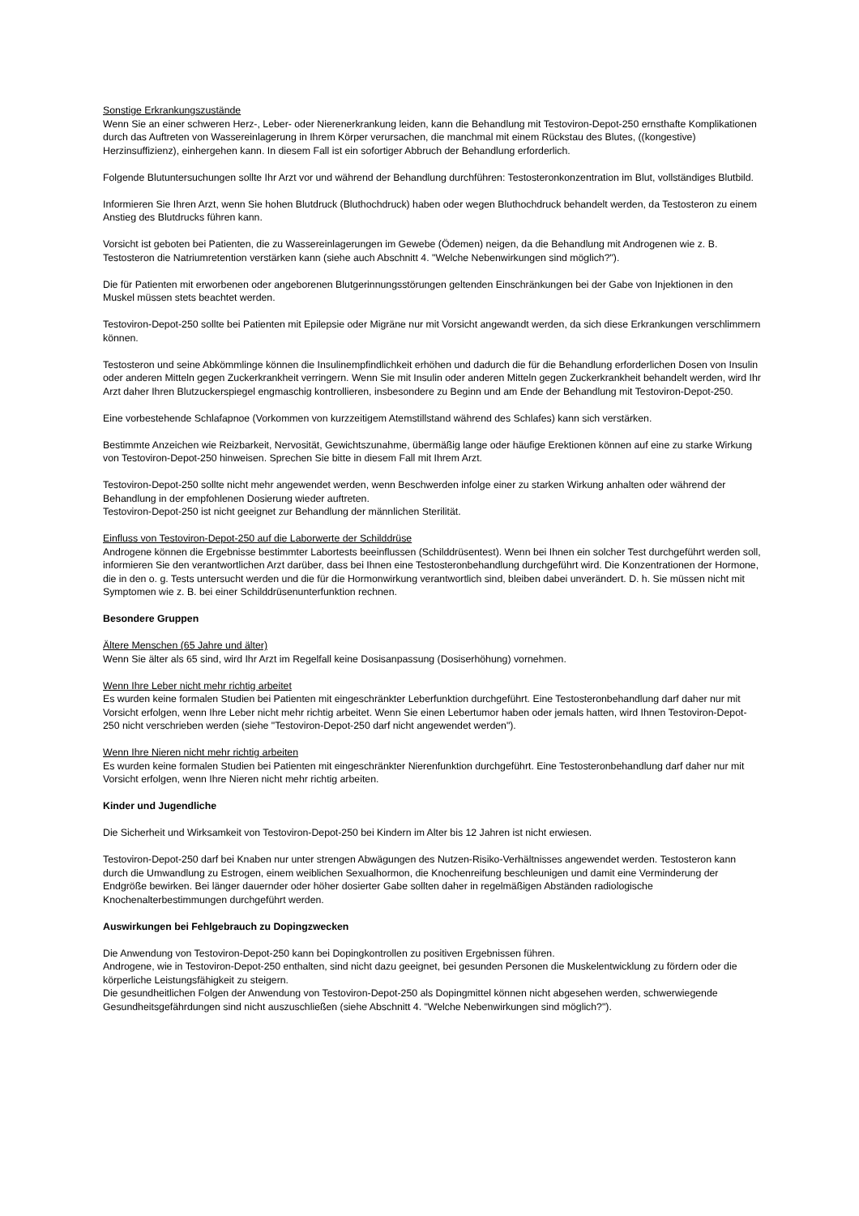Sonstige Erkrankungszustände
Wenn Sie an einer schweren Herz-, Leber- oder Nierenerkrankung leiden, kann die Behandlung mit Testoviron-Depot-250 ernsthafte Komplikationen durch das Auftreten von Wassereinlagerung in Ihrem Körper verursachen, die manchmal mit einem Rückstau des Blutes, ((kongestive) Herzinsuffizienz), einhergehen kann. In diesem Fall ist ein sofortiger Abbruch der Behandlung erforderlich.
Folgende Blutuntersuchungen sollte Ihr Arzt vor und während der Behandlung durchführen: Testosteronkonzentration im Blut, vollständiges Blutbild.
Informieren Sie Ihren Arzt, wenn Sie hohen Blutdruck (Bluthochdruck) haben oder wegen Bluthochdruck behandelt werden, da Testosteron zu einem Anstieg des Blutdrucks führen kann.
Vorsicht ist geboten bei Patienten, die zu Wassereinlagerungen im Gewebe (Ödemen) neigen, da die Behandlung mit Androgenen wie z. B. Testosteron die Natriumretention verstärken kann (siehe auch Abschnitt 4. "Welche Nebenwirkungen sind möglich?").
Die für Patienten mit erworbenen oder angeborenen Blutgerinnungsstörungen geltenden Einschränkungen bei der Gabe von Injektionen in den Muskel müssen stets beachtet werden.
Testoviron-Depot-250 sollte bei Patienten mit Epilepsie oder Migräne nur mit Vorsicht angewandt werden, da sich diese Erkrankungen verschlimmern können.
Testosteron und seine Abkömmlinge können die Insulinempfindlichkeit erhöhen und dadurch die für die Behandlung erforderlichen Dosen von Insulin oder anderen Mitteln gegen Zuckerkrankheit verringern. Wenn Sie mit Insulin oder anderen Mitteln gegen Zuckerkrankheit behandelt werden, wird Ihr Arzt daher Ihren Blutzuckerspiegel engmaschig kontrollieren, insbesondere zu Beginn und am Ende der Behandlung mit Testoviron-Depot-250.
Eine vorbestehende Schlafapnoe (Vorkommen von kurzzeitigem Atemstillstand während des Schlafes) kann sich verstärken.
Bestimmte Anzeichen wie Reizbarkeit, Nervosität, Gewichtszunahme, übermäßig lange oder häufige Erektionen können auf eine zu starke Wirkung von Testoviron-Depot-250 hinweisen. Sprechen Sie bitte in diesem Fall mit Ihrem Arzt.
Testoviron-Depot-250 sollte nicht mehr angewendet werden, wenn Beschwerden infolge einer zu starken Wirkung anhalten oder während der Behandlung in der empfohlenen Dosierung wieder auftreten.
Testoviron-Depot-250 ist nicht geeignet zur Behandlung der männlichen Sterilität.
Einfluss von Testoviron-Depot-250 auf die Laborwerte der Schilddrüse
Androgene können die Ergebnisse bestimmter Labortests beeinflussen (Schilddrüsentest). Wenn bei Ihnen ein solcher Test durchgeführt werden soll, informieren Sie den verantwortlichen Arzt darüber, dass bei Ihnen eine Testosteronbehandlung durchgeführt wird. Die Konzentrationen der Hormone, die in den o. g. Tests untersucht werden und die für die Hormonwirkung verantwortlich sind, bleiben dabei unverändert. D. h. Sie müssen nicht mit Symptomen wie z. B. bei einer Schilddrüsenunterfunktion rechnen.
Besondere Gruppen
Ältere Menschen (65 Jahre und älter)
Wenn Sie älter als 65 sind, wird Ihr Arzt im Regelfall keine Dosisanpassung (Dosiserhöhung) vornehmen.
Wenn Ihre Leber nicht mehr richtig arbeitet
Es wurden keine formalen Studien bei Patienten mit eingeschränkter Leberfunktion durchgeführt. Eine Testosteronbehandlung darf daher nur mit Vorsicht erfolgen, wenn Ihre Leber nicht mehr richtig arbeitet. Wenn Sie einen Lebertumor haben oder jemals hatten, wird Ihnen Testoviron-Depot-250 nicht verschrieben werden (siehe "Testoviron-Depot-250 darf nicht angewendet werden").
Wenn Ihre Nieren nicht mehr richtig arbeiten
Es wurden keine formalen Studien bei Patienten mit eingeschränkter Nierenfunktion durchgeführt. Eine Testosteronbehandlung darf daher nur mit Vorsicht erfolgen, wenn Ihre Nieren nicht mehr richtig arbeiten.
Kinder und Jugendliche
Die Sicherheit und Wirksamkeit von Testoviron-Depot-250 bei Kindern im Alter bis 12 Jahren ist nicht erwiesen.
Testoviron-Depot-250 darf bei Knaben nur unter strengen Abwägungen des Nutzen-Risiko-Verhältnisses angewendet werden. Testosteron kann durch die Umwandlung zu Estrogen, einem weiblichen Sexualhormon, die Knochenreifung beschleunigen und damit eine Verminderung der Endgröße bewirken. Bei länger dauernder oder höher dosierter Gabe sollten daher in regelmäßigen Abständen radiologische Knochenalterbestimmungen durchgeführt werden.
Auswirkungen bei Fehlgebrauch zu Dopingzwecken
Die Anwendung von Testoviron-Depot-250 kann bei Dopingkontrollen zu positiven Ergebnissen führen.
Androgene, wie in Testoviron-Depot-250 enthalten, sind nicht dazu geeignet, bei gesunden Personen die Muskelentwicklung zu fördern oder die körperliche Leistungsfähigkeit zu steigern.
Die gesundheitlichen Folgen der Anwendung von Testoviron-Depot-250 als Dopingmittel können nicht abgesehen werden, schwerwiegende Gesundheitsgefährdungen sind nicht auszuschließen (siehe Abschnitt 4. "Welche Nebenwirkungen sind möglich?").